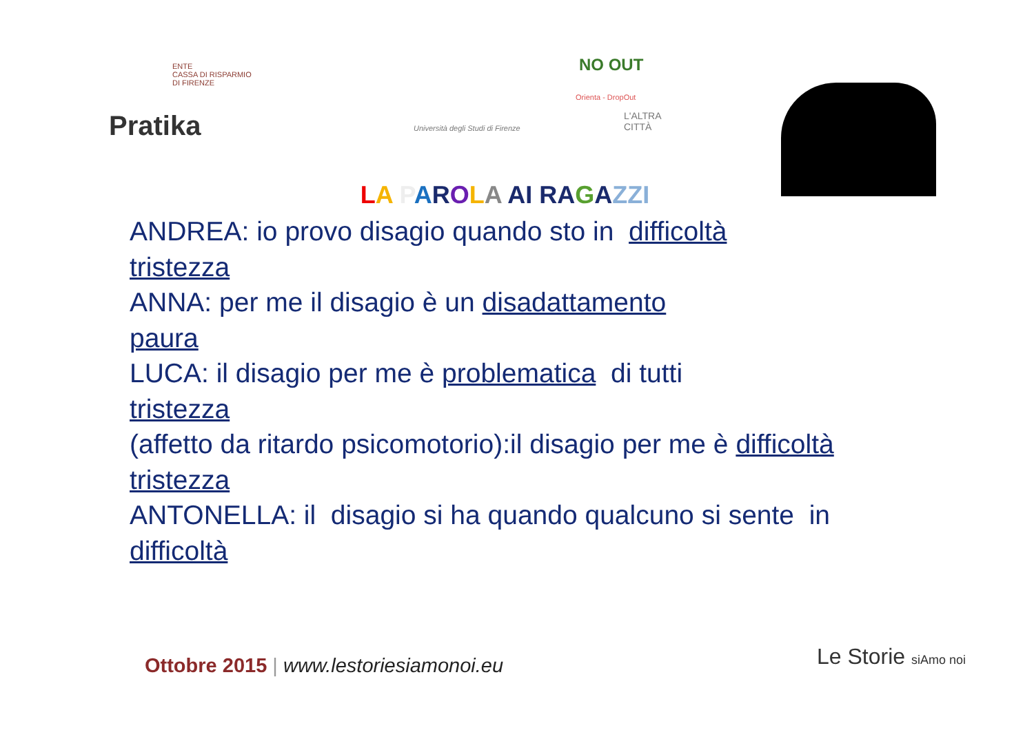ENTE
CASSA DI RISPARMIO
DI FIRENZE
NO OUT
Orienta - DropOut
Pratika
Università degli Studi di Firenze
L'ALTRA CITTÀ
LA PAROLA AI RAGAZZI
ANDREA: io provo disagio quando sto in difficoltà
tristezza
ANNA: per me il disagio è un disadattamento
paura
LUCA: il disagio per me è problematica di tutti
tristezza
(affetto da ritardo psicomotorio):il disagio per me è difficoltà
tristezza
ANTONELLA: il disagio si ha quando qualcuno si sente in
difficoltà
Ottobre 2015 | www.lestoriesiamonoi.eu
Le Storie siAmo noi